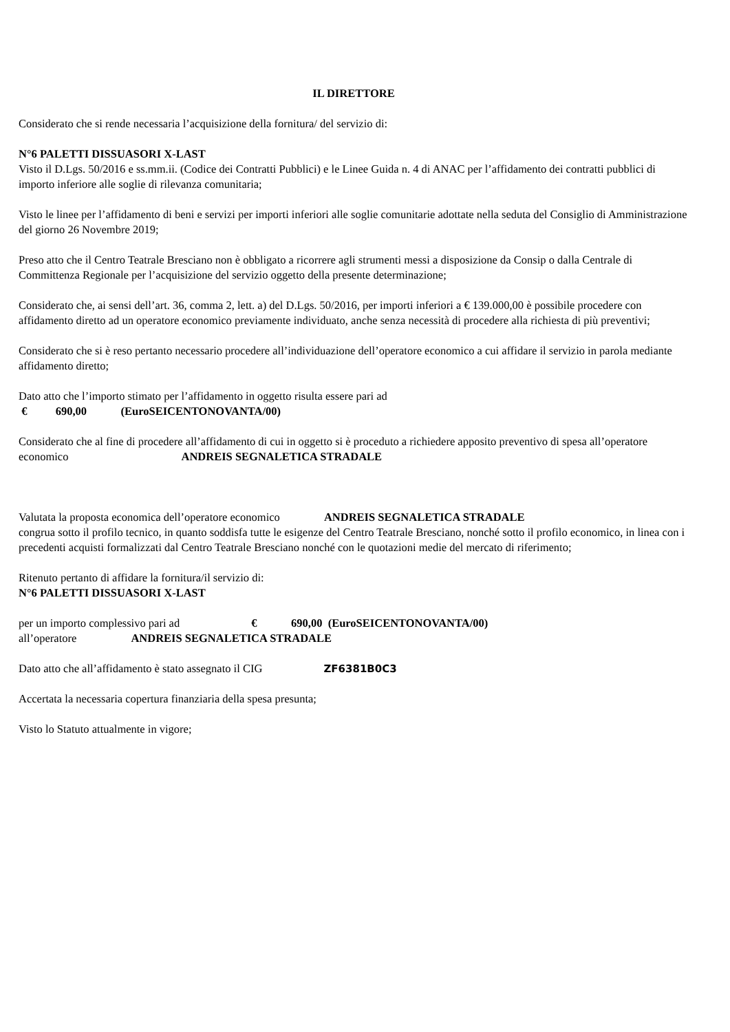IL DIRETTORE
Considerato che si rende necessaria l’acquisizione della fornitura/ del servizio di:
N°6 PALETTI DISSUASORI X-LAST
Visto il D.Lgs. 50/2016 e ss.mm.ii. (Codice dei Contratti Pubblici) e le Linee Guida n. 4 di ANAC per l’affidamento dei contratti pubblici di importo inferiore alle soglie di rilevanza comunitaria;
Visto le linee per l’affidamento di beni e servizi per importi inferiori alle soglie comunitarie adottate nella seduta del Consiglio di Amministrazione del giorno 26 Novembre 2019;
Preso atto che il Centro Teatrale Bresciano non è obbligato a ricorrere agli strumenti messi a disposizione da Consip o dalla Centrale di Committenza Regionale per l’acquisizione del servizio oggetto della presente determinazione;
Considerato che, ai sensi dell’art. 36, comma 2, lett. a) del D.Lgs. 50/2016, per importi inferiori a € 139.000,00 è possibile procedere con affidamento diretto ad un operatore economico previamente individuato, anche senza necessità di procedere alla richiesta di più preventivi;
Considerato che si è reso pertanto necessario procedere all’individuazione dell’operatore economico a cui affidare il servizio in parola mediante affidamento diretto;
Dato atto che l’importo stimato per l’affidamento in oggetto risulta essere pari ad
€ 690,00 (EuroSEICENTONOVANTA/00)
Considerato che al fine di procedere all’affidamento di cui in oggetto si è proceduto a richiedere apposito preventivo di spesa all’operatore economico ANDREIS SEGNALETICA STRADALE
Valutata la proposta economica dell’operatore economico ANDREIS SEGNALETICA STRADALE
congrua sotto il profilo tecnico, in quanto soddisfa tutte le esigenze del Centro Teatrale Bresciano, nonché sotto il profilo economico, in linea con i precedenti acquisti formalizzati dal Centro Teatrale Bresciano nonché con le quotazioni medie del mercato di riferimento;
Ritenuto pertanto di affidare la fornitura/il servizio di:
N°6 PALETTI DISSUASORI X-LAST
per un importo complessivo pari ad € 690,00 (EuroSEICENTONOVANTA/00)
all’operatore ANDREIS SEGNALETICA STRADALE
Dato atto che all’affidamento è stato assegnato il CIG ZF6381B0C3
Accertata la necessaria copertura finanziaria della spesa presunta;
Visto lo Statuto attualmente in vigore;